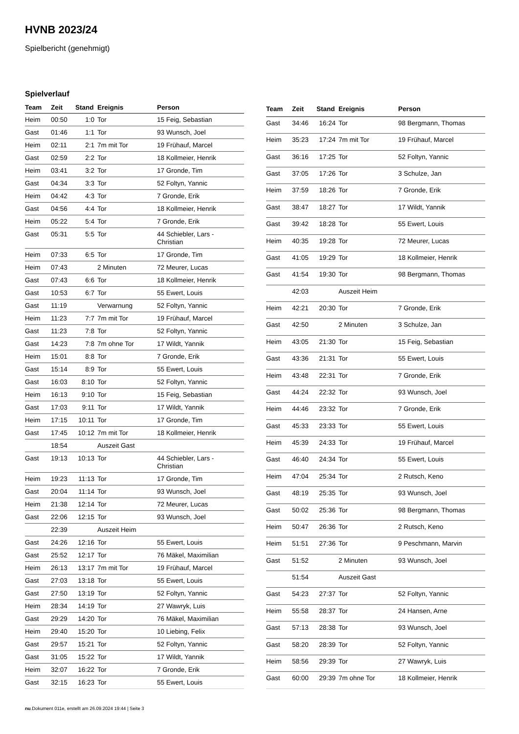HVNB 2023/24
Spielbericht (genehmigt)
Spielverlauf
| Team | Zeit | Stand | Ereignis | Person |
| --- | --- | --- | --- | --- |
| Heim | 00:50 | 1:0 | Tor | 15 Feig, Sebastian |
| Gast | 01:46 | 1:1 | Tor | 93 Wunsch, Joel |
| Heim | 02:11 | 2:1 | 7m mit Tor | 19 Frühauf, Marcel |
| Gast | 02:59 | 2:2 | Tor | 18 Kollmeier, Henrik |
| Heim | 03:41 | 3:2 | Tor | 17 Gronde, Tim |
| Gast | 04:34 | 3:3 | Tor | 52 Foltyn, Yannic |
| Heim | 04:42 | 4:3 | Tor | 7 Gronde, Erik |
| Gast | 04:56 | 4:4 | Tor | 18 Kollmeier, Henrik |
| Heim | 05:22 | 5:4 | Tor | 7 Gronde, Erik |
| Gast | 05:31 | 5:5 | Tor | 44 Schiebler, Lars - Christian |
| Heim | 07:33 | 6:5 | Tor | 17 Gronde, Tim |
| Heim | 07:43 | | 2 Minuten | 72 Meurer, Lucas |
| Gast | 07:43 | 6:6 | Tor | 18 Kollmeier, Henrik |
| Gast | 10:53 | 6:7 | Tor | 55 Ewert, Louis |
| Gast | 11:19 | | Verwarnung | 52 Foltyn, Yannic |
| Heim | 11:23 | 7:7 | 7m mit Tor | 19 Frühauf, Marcel |
| Gast | 11:23 | 7:8 | Tor | 52 Foltyn, Yannic |
| Gast | 14:23 | 7:8 | 7m ohne Tor | 17 Wildt, Yannik |
| Heim | 15:01 | 8:8 | Tor | 7 Gronde, Erik |
| Gast | 15:14 | 8:9 | Tor | 55 Ewert, Louis |
| Gast | 16:03 | 8:10 | Tor | 52 Foltyn, Yannic |
| Heim | 16:13 | 9:10 | Tor | 15 Feig, Sebastian |
| Gast | 17:03 | 9:11 | Tor | 17 Wildt, Yannik |
| Heim | 17:15 | 10:11 | Tor | 17 Gronde, Tim |
| Gast | 17:45 | 10:12 | 7m mit Tor | 18 Kollmeier, Henrik |
| | 18:54 | | Auszeit Gast | |
| Gast | 19:13 | 10:13 | Tor | 44 Schiebler, Lars - Christian |
| Heim | 19:23 | 11:13 | Tor | 17 Gronde, Tim |
| Gast | 20:04 | 11:14 | Tor | 93 Wunsch, Joel |
| Heim | 21:38 | 12:14 | Tor | 72 Meurer, Lucas |
| Gast | 22:06 | 12:15 | Tor | 93 Wunsch, Joel |
| | 22:39 | | Auszeit Heim | |
| Gast | 24:26 | 12:16 | Tor | 55 Ewert, Louis |
| Gast | 25:52 | 12:17 | Tor | 76 Mäkel, Maximilian |
| Heim | 26:13 | 13:17 | 7m mit Tor | 19 Frühauf, Marcel |
| Gast | 27:03 | 13:18 | Tor | 55 Ewert, Louis |
| Gast | 27:50 | 13:19 | Tor | 52 Foltyn, Yannic |
| Heim | 28:34 | 14:19 | Tor | 27 Wawryk, Luis |
| Gast | 29:29 | 14:20 | Tor | 76 Mäkel, Maximilian |
| Heim | 29:40 | 15:20 | Tor | 10 Liebing, Felix |
| Gast | 29:57 | 15:21 | Tor | 52 Foltyn, Yannic |
| Gast | 31:05 | 15:22 | Tor | 17 Wildt, Yannik |
| Heim | 32:07 | 16:22 | Tor | 7 Gronde, Erik |
| Gast | 32:15 | 16:23 | Tor | 55 Ewert, Louis |
| Team | Zeit | Stand | Ereignis | Person |
| --- | --- | --- | --- | --- |
| Gast | 34:46 | 16:24 | Tor | 98 Bergmann, Thomas |
| Heim | 35:23 | 17:24 | 7m mit Tor | 19 Frühauf, Marcel |
| Gast | 36:16 | 17:25 | Tor | 52 Foltyn, Yannic |
| Gast | 37:05 | 17:26 | Tor | 3 Schulze, Jan |
| Heim | 37:59 | 18:26 | Tor | 7 Gronde, Erik |
| Gast | 38:47 | 18:27 | Tor | 17 Wildt, Yannik |
| Gast | 39:42 | 18:28 | Tor | 55 Ewert, Louis |
| Heim | 40:35 | 19:28 | Tor | 72 Meurer, Lucas |
| Gast | 41:05 | 19:29 | Tor | 18 Kollmeier, Henrik |
| Gast | 41:54 | 19:30 | Tor | 98 Bergmann, Thomas |
| | 42:03 | | Auszeit Heim | |
| Heim | 42:21 | 20:30 | Tor | 7 Gronde, Erik |
| Gast | 42:50 | | 2 Minuten | 3 Schulze, Jan |
| Heim | 43:05 | 21:30 | Tor | 15 Feig, Sebastian |
| Gast | 43:36 | 21:31 | Tor | 55 Ewert, Louis |
| Heim | 43:48 | 22:31 | Tor | 7 Gronde, Erik |
| Gast | 44:24 | 22:32 | Tor | 93 Wunsch, Joel |
| Heim | 44:46 | 23:32 | Tor | 7 Gronde, Erik |
| Gast | 45:33 | 23:33 | Tor | 55 Ewert, Louis |
| Heim | 45:39 | 24:33 | Tor | 19 Frühauf, Marcel |
| Gast | 46:40 | 24:34 | Tor | 55 Ewert, Louis |
| Heim | 47:04 | 25:34 | Tor | 2 Rutsch, Keno |
| Gast | 48:19 | 25:35 | Tor | 93 Wunsch, Joel |
| Gast | 50:02 | 25:36 | Tor | 98 Bergmann, Thomas |
| Heim | 50:47 | 26:36 | Tor | 2 Rutsch, Keno |
| Heim | 51:51 | 27:36 | Tor | 9 Peschmann, Marvin |
| Gast | 51:52 | | 2 Minuten | 93 Wunsch, Joel |
| | 51:54 | | Auszeit Gast | |
| Gast | 54:23 | 27:37 | Tor | 52 Foltyn, Yannic |
| Heim | 55:58 | 28:37 | Tor | 24 Hansen, Arne |
| Gast | 57:13 | 28:38 | Tor | 93 Wunsch, Joel |
| Gast | 58:20 | 28:39 | Tor | 52 Foltyn, Yannic |
| Heim | 58:56 | 29:39 | Tor | 27 Wawryk, Luis |
| Gast | 60:00 | 29:39 | 7m ohne Tor | 18 Kollmeier, Henrik |
nu.Dokument 011e, erstellt am 26.09.2024 19:44 | Seite 3